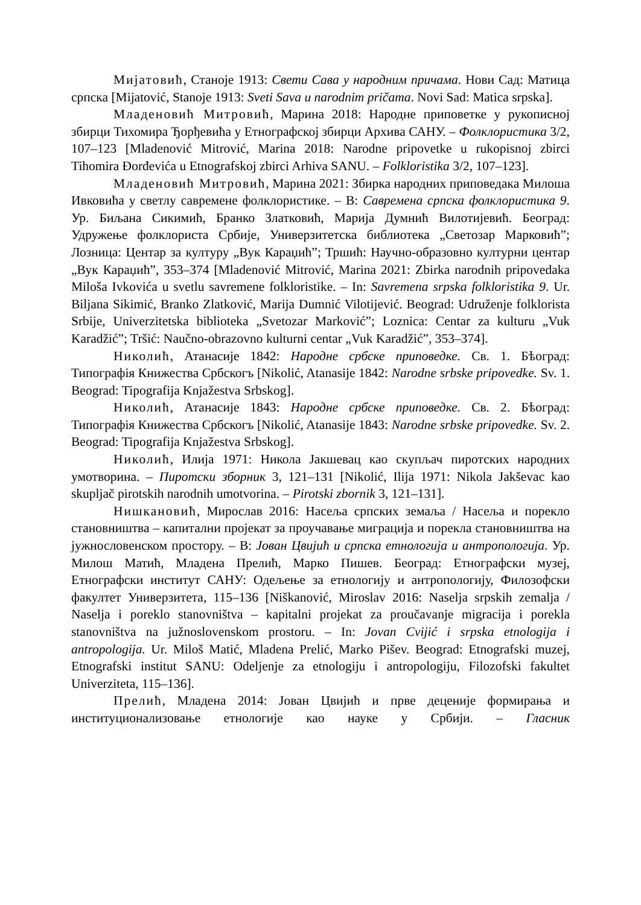Мијатовић, Станоје 1913: Свети Сава у народним причама. Нови Сад: Матица српска [Mijatović, Stanoje 1913: Sveti Sava u narodnim pričama. Novi Sad: Matica srpska].
Младеновић Митровић, Марина 2018: Народне приповетке у рукописној збирци Тихомира Ђорђевића у Етнографској збирци Архива САНУ. – Фолклористика 3/2, 107–123 [Mladenović Mitrović, Marina 2018: Narodne pripovetke u rukopisnoj zbirci Tihomira Đorđevića u Etnografskoj zbirci Arhiva SANU. – Folkloristika 3/2, 107–123].
Младеновић Митровић, Марина 2021: Збирка народних приповедака Милоша Ивковића у светлу савремене фолклористике. – В: Савремена српска фолклористика 9. Ур. Биљана Сикимић, Бранко Златковић, Марија Думнић Вилотијевић. Београд: Удружење фолклориста Србије, Универзитетска библиотека „Светозар Марковић”; Лозница: Центар за културу „Вук Караџић”; Тршић: Научно-образовно културни центар „Вук Караџић”, 353–374 [Mladenović Mitrović, Marina 2021: Zbirka narodnih pripovedaka Miloša Ivkovića u svetlu savremene folkloristike. – In: Savremena srpska folkloristika 9. Ur. Biljana Sikimić, Branko Zlatković, Marija Dumnić Vilotijević. Beograd: Udruženje folklorista Srbije, Univerzitetska biblioteka „Svetozar Marković”; Loznica: Centar za kulturu „Vuk Karadžić”; Tršić: Naučno-obrazovno kulturni centar „Vuk Karadžić”, 353–374].
Николић, Атанасије 1842: Народне србске приповедке. Св. 1. Бѣоград: Типографія Книжества Србскогъ [Nikolić, Atanasije 1842: Narodne srbske pripovedke. Sv. 1. Beograd: Tipografija Knjažestva Srbskog].
Николић, Атанасије 1843: Народне србске приповедке. Св. 2. Бѣоград: Типографія Книжества Србскогъ [Nikolić, Atanasije 1843: Narodne srbske pripovedke. Sv. 2. Beograd: Tipografija Knjažestva Srbskog].
Николић, Илија 1971: Никола Јакшевац као скупљач пиротских народних умотворина. – Пиротски зборник 3, 121–131 [Nikolić, Ilija 1971: Nikola Jakševac kao skupljač pirotskih narodnih umotvorina. – Pirotski zbornik 3, 121–131].
Нишкановић, Мирослав 2016: Насеља српских земаља / Насеља и порекло становништва – капитални пројекат за проучавање миграција и порекла становништва на јужнословенском простору. – В: Јован Цвијић и српска етнологија и антропологија. Ур. Милош Матић, Младена Прелић, Марко Пишев. Београд: Етнографски музеј, Етнографски институт САНУ: Одељење за етнологију и антропологију, Филозофски факултет Универзитета, 115–136 [Niškanović, Miroslav 2016: Naselja srpskih zemalja / Naselja i poreklo stanovništva – kapitalni projekat za proučavanje migracija i porekla stanovništva na južnoslovenskom prostoru. – In: Jovan Cvijić i srpska etnologija i antropologija. Ur. Miloš Matić, Mladena Prelić, Marko Pišev. Beograd: Etnografski muzej, Etnografski institut SANU: Odeljenje za etnologiju i antropologiju, Filozofski fakultet Univerziteta, 115–136].
Прелић, Младена 2014: Јован Цвијић и прве деценије формирања и институционализовање етнологије као науке у Србији. – Гласник